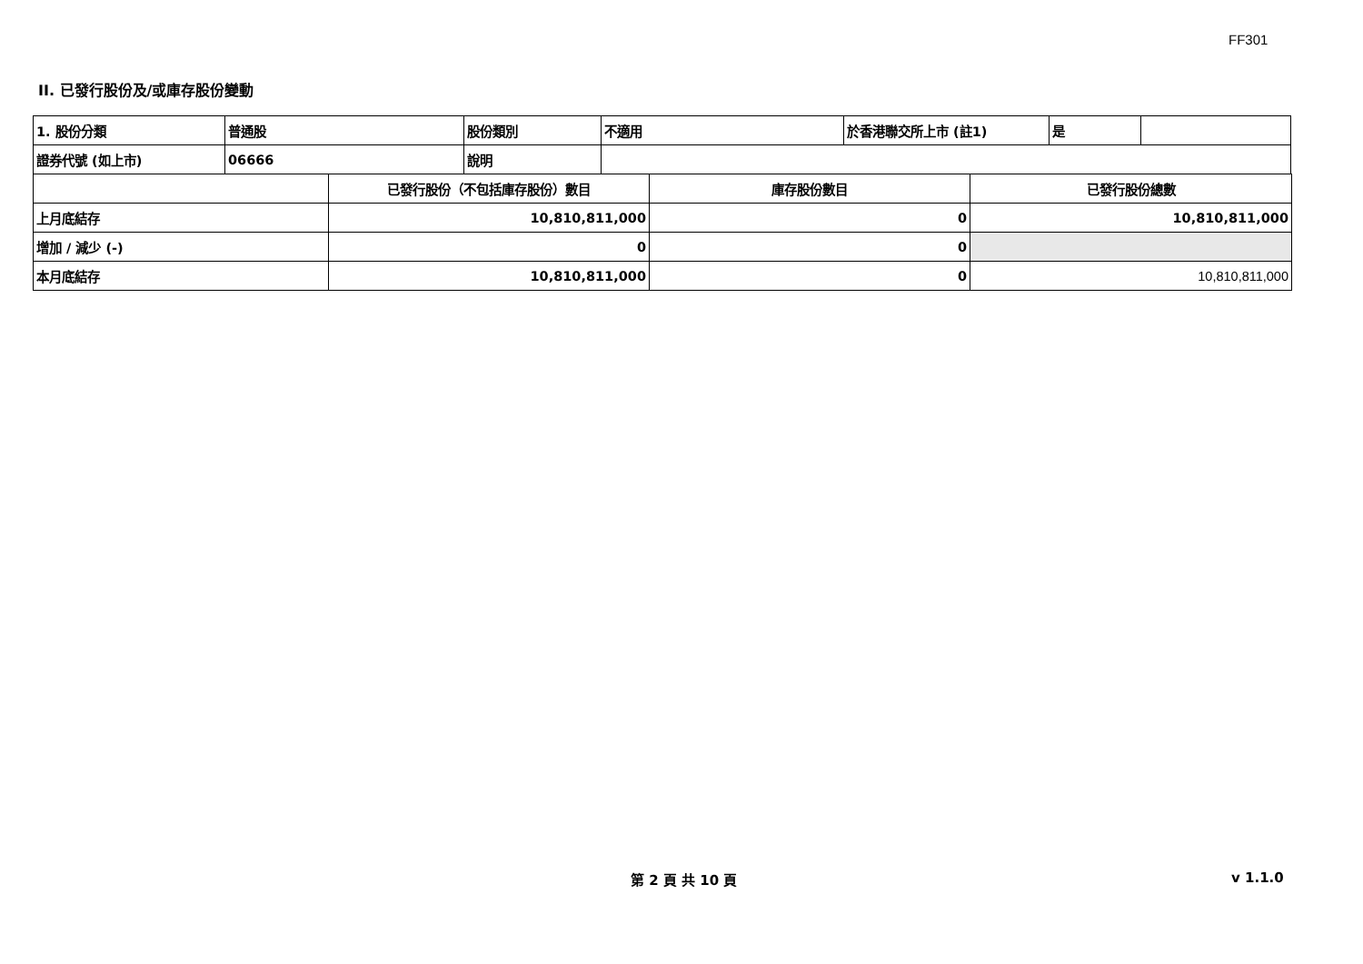FF301
II. 已發行股份及/或庫存股份變動
| 1. 股份分類 | 普通股 | 股份類別 | 不適用 | 於香港聯交所上市 (註1) | 是 | |
| 證券代號 (如上市) | 06666 | 說明 | | | | |
| | 已發行股份（不包括庫存股份）數目 | 庫存股份數目 | 已發行股份總數 |
| 上月底結存 | 10,810,811,000 | 0 | 10,810,811,000 |
| 增加 / 減少 (-) | 0 | 0 | |
| 本月底結存 | 10,810,811,000 | 0 | 10,810,811,000 |
第 2 頁 共 10 頁 v 1.1.0